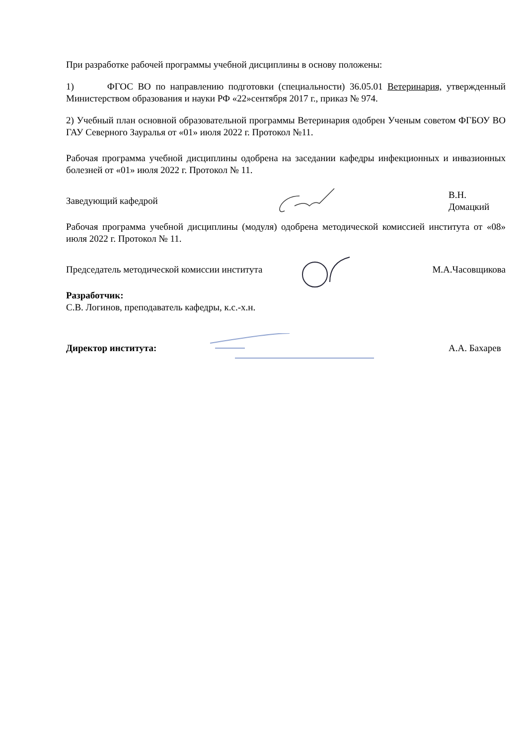При разработке рабочей программы учебной дисциплины в основу положены:
1) ФГОС ВО по направлению подготовки (специальности) 36.05.01 Ветеринария, утвержденный Министерством образования и науки РФ «22»сентября 2017 г., приказ № 974.
2) Учебный план основной образовательной программы Ветеринария одобрен Ученым советом ФГБОУ ВО ГАУ Северного Зауралья от «01» июля 2022 г. Протокол №11.
Рабочая программа учебной дисциплины одобрена на заседании кафедры инфекционных и инвазионных болезней от «01» июля 2022 г. Протокол № 11.
Заведующий кафедрой В.Н. Домацкий
Рабочая программа учебной дисциплины (модуля) одобрена методической комиссией института от «08» июля 2022 г. Протокол № 11.
Председатель методической комиссии института
М.А.Часовщикова
Разработчик:
С.В. Логинов, преподаватель кафедры, к.с.-х.н.
Директор института: А.А. Бахарев